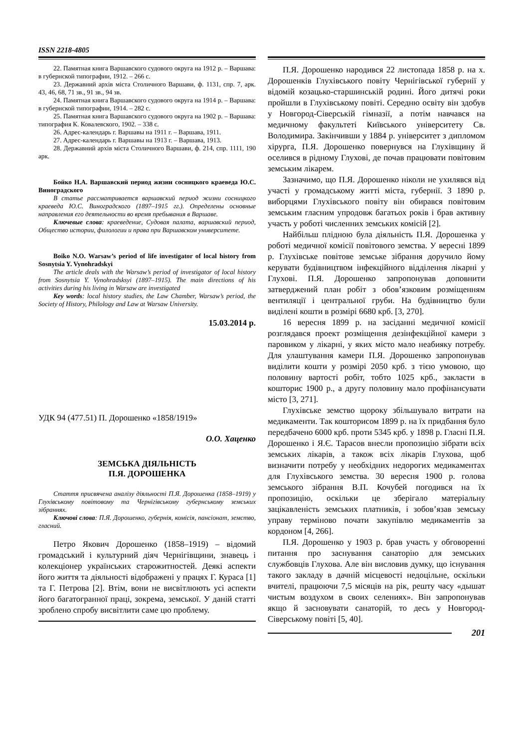ISSN 2218-4805
22. Памятная книга Варшавского судового округа на 1912 р. – Варшава: в губернской типографии, 1912. – 266 с.
23. Державний архів міста Столичного Варшави, ф. 1131, спр. 7, арк. 43, 46, 68, 71 зв., 91 зв., 94 зв.
24. Памятная книга Варшавского судового округа на 1914 р. – Варшава: в губернской типографии, 1914. – 282 с.
25. Памятная книга Варшавского судового округа на 1902 р. – Варшава: типография К. Ковалевского, 1902. – 338 с.
26. Адрес-календарь г. Варшавы на 1911 г. – Варшава, 1911.
27. Адрес-календарь г. Варшавы на 1913 г. – Варшава, 1913.
28. Державний архів міста Столичного Варшави, ф. 214, спр. 1111, 190 арк.
Бойко Н.А. Варшавский период жизни сосницкого краеведа Ю.С. Виноградского
В статье рассматривается варшавский период жизни сосницкого краеведа Ю.С. Виноградского (1897–1915 гг.). Определены основные направления его деятельности во время пребывания в Варшаве.
Ключевые слова: краеведение, Судовая палата, варшавский период, Общество истории, филологии и права при Варшавском университете.
Boiko N.O. Warsaw’s period of life investigator of local history from Sosnytsia Y. Vynohradskyi
The article deals with the Warsaw’s period of investigator of local history from Sosnytsia Y. Vynohradsksyi (1897–1915). The main directions of his activities during his living in Warsaw are investigated
Key words: local history studies, the Law Chamber, Warsaw’s period, the Society of History, Philology and Law at Warsaw University.
15.03.2014 р.
УДК 94 (477.51) П. Дорошенко «1858/1919»
О.О. Хаценко
ЗЕМСЬКА ДІЯЛЬНІСТЬ
П.Я. ДОРОШЕНКА
Стаття присвячена аналізу діяльності П.Я. Дорошенка (1858–1919) у Глухівському повітовому та Чернігівському губернському земських зібраннях.
Ключові слова: П.Я. Дорошенко, губернія, комісія, пансіонат, земство, гласний.
Петро Якович Дорошенко (1858–1919) – відомий громадський і культурний діяч Чернігівщини, знавець і колекціонер українських старожитностей. Деякі аспекти його життя та діяльності відображені у працях Г. Кураса [1] та Г. Петрова [2]. Втім, вони не висвітлюють усі аспекти його багатогранної праці, зокрема, земської. У даній статті зроблено спробу висвітлити саме цю проблему.
П.Я. Дорошенко народився 22 листопада 1858 р. на х. Дорошенків Глухівського повіту Чернігівської губернії у відомій козацько-старшинській родині. Його дитячі роки пройшли в Глухівському повіті. Середню освіту він здобув у Новгород-Сіверській гімназії, а потім навчався на медичному факультеті Київського університету Св. Володимира. Закінчивши у 1884 р. університет з дипломом хірурга, П.Я. Дорошенко повернувся на Глухівщину й оселився в рідному Глухові, де почав працювати повітовим земським лікарем.
Зазначимо, що П.Я. Дорошенко ніколи не ухилявся від участі у громадському житті міста, губернії. З 1890 р. виборцями Глухівського повіту він обирався повітовим земським гласним упродовж багатьох років і брав активну участь у роботі численних земських комісій [2].
Найбільш плідною була діяльність П.Я. Дорошенка у роботі медичної комісії повітового земства. У вересні 1899 р. Глухівське повітове земське зібрання доручило йому керувати будівництвом інфекційного відділення лікарні у Глухові. П.Я. Дорошенко запропонував доповнити затверджений план робіт з обов’язковим розміщенням вентиляції і центральної груби. На будівництво були виділені кошти в розмірі 6680 крб. [3, 270].
16 вересня 1899 р. на засіданні медичної комісії розглядався проект розміщення дезінфекційної камери з паровиком у лікарні, у яких місто мало неабияку потребу. Для улаштування камери П.Я. Дорошенко запропонував виділити кошти у розмірі 2050 крб. з тією умовою, що половину вартості робіт, тобто 1025 крб., закласти в кошторис 1900 р., а другу половину мало профінансувати місто [3, 271].
Глухівське земство щороку збільшувало витрати на медикаменти. Так кошторисом 1899 р. на їх придбання було передбачено 6000 крб. проти 5345 крб. у 1898 р. Гласні П.Я. Дорошенко і Я.Є. Тарасов внесли пропозицію зібрати всіх земських лікарів, а також всіх лікарів Глухова, щоб визначити потребу у необхідних недорогих медикаментах для Глухівського земства. 30 вересня 1900 р. голова земського зібрання В.П. Кочубей погодився на їх пропозицію, оскільки це зберігало матеріальну зацікавленість земських платників, і зобов’язав земську управу терміново почати закупівлю медикаментів за кордоном [4, 266].
П.Я. Дорошенко у 1903 р. брав участь у обговоренні питання про заснування санаторію для земських службовців Глухова. Але він висловив думку, що існування такого закладу в дачній місцевості недоцільне, оскільки вчителі, працюючи 7,5 місяців на рік, решту часу «дышат чистым воздухом в своих селениях». Він запропонував якщо й засновувати санаторій, то десь у Новгород-Сіверському повіті [5, 40].
201